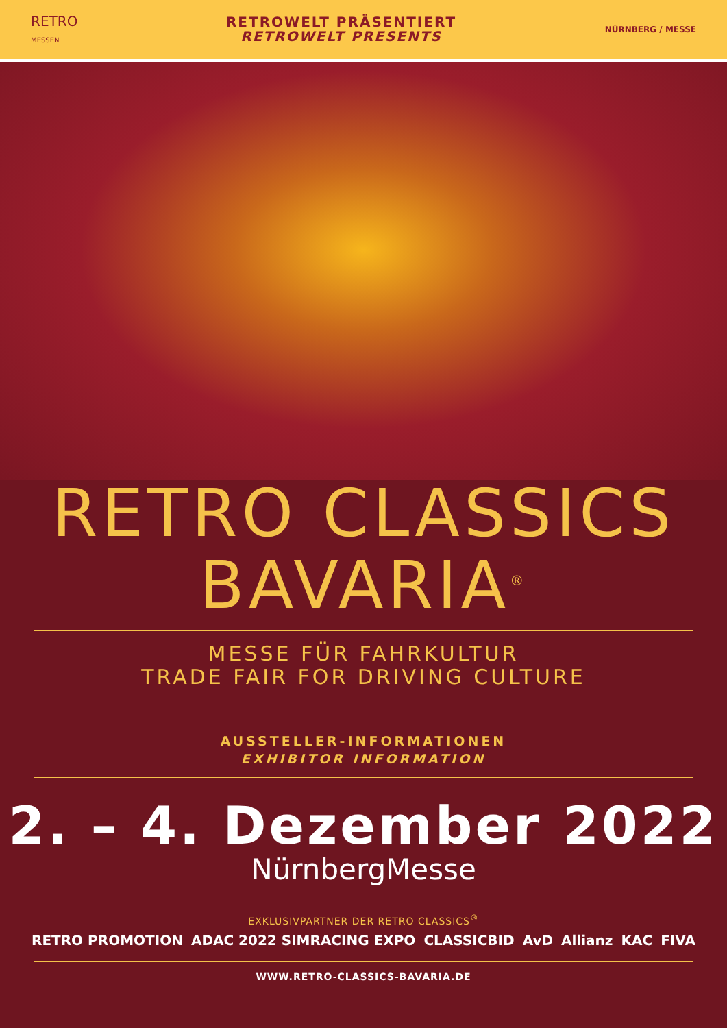RETRO
MESSEN
RETROWELT PRÄSENTIERT
RETROWELT PRESENTS
NÜRNBERG / MESSE
RETRO CLASSICS
BAVARIA<sup>®</sup>
MESSE FÜR FAHRKULTUR
TRADE FAIR FOR DRIVING CULTURE
AUSSTELLER-INFORMATIONEN
EXHIBITOR INFORMATION
2. – 4. Dezember 2022
NürnbergMesse
EXKLUSIVPARTNER DER RETRO CLASSICS<sup>®</sup>
RETRO PROMOTION ADAC 2022 SIMRACING EXPO CLASSICBID AvD Allianz KAC FIVA
WWW.RETRO-CLASSICS-BAVARIA.DE